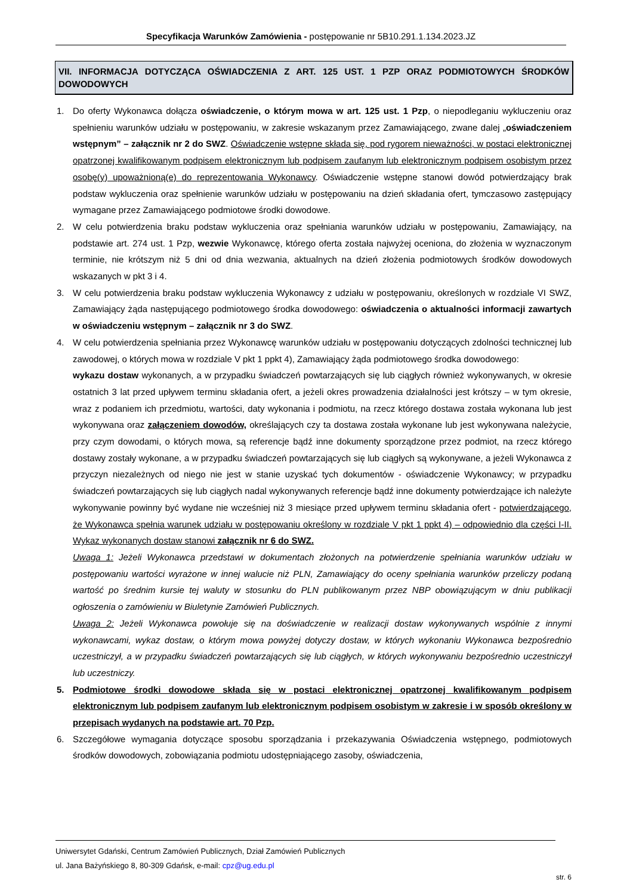Specyfikacja Warunków Zamówienia - postępowanie nr 5B10.291.1.134.2023.JZ
VII. INFORMACJA DOTYCZĄCA OŚWIADCZENIA Z ART. 125 UST. 1 PZP ORAZ PODMIOTOWYCH ŚRODKÓW DOWODOWYCH
1. Do oferty Wykonawca dołącza oświadczenie, o którym mowa w art. 125 ust. 1 Pzp, o niepodleganiu wykluczeniu oraz spełnieniu warunków udziału w postępowaniu, w zakresie wskazanym przez Zamawiającego, zwane dalej „oświadczeniem wstępnym” – załącznik nr 2 do SWZ. Oświadczenie wstępne składa się, pod rygorem nieważności, w postaci elektronicznej opatrzonej kwalifikowanym podpisem elektronicznym lub podpisem zaufanym lub elektronicznym podpisem osobistym przez osobę(y) upoważnioną(e) do reprezentowania Wykonawcy. Oświadczenie wstępne stanowi dowód potwierdzający brak podstaw wykluczenia oraz spełnienie warunków udziału w postępowaniu na dzień składania ofert, tymczasowo zastępujący wymagane przez Zamawiającego podmiotowe środki dowodowe.
2. W celu potwierdzenia braku podstaw wykluczenia oraz spełniania warunków udziału w postępowaniu, Zamawiający, na podstawie art. 274 ust. 1 Pzp, wezwie Wykonawcę, którego oferta została najwyżej oceniona, do złożenia w wyznaczonym terminie, nie krótszym niż 5 dni od dnia wezwania, aktualnych na dzień złożenia podmiotowych środków dowodowych wskazanych w pkt 3 i 4.
3. W celu potwierdzenia braku podstaw wykluczenia Wykonawcy z udziału w postępowaniu, określonych w rozdziale VI SWZ, Zamawiający żąda następującego podmiotowego środka dowodowego: oświadczenia o aktualności informacji zawartych w oświadczeniu wstępnym – załącznik nr 3 do SWZ.
4. W celu potwierdzenia spełniania przez Wykonawcę warunków udziału w postępowaniu dotyczących zdolności technicznej lub zawodowej, o których mowa w rozdziale V pkt 1 ppkt 4), Zamawiający żąda podmiotowego środka dowodowego:
wykazu dostaw wykonanych, a w przypadku świadczeń powtarzających się lub ciągłych również wykonywanych, w okresie ostatnich 3 lat przed upływem terminu składania ofert, a jeżeli okres prowadzenia działalności jest krótszy – w tym okresie, wraz z podaniem ich przedmiotu, wartości, daty wykonania i podmiotu, na rzecz którego dostawa została wykonana lub jest wykonywana oraz załączeniem dowodów, określających czy ta dostawa została wykonane lub jest wykonywana należycie, przy czym dowodami, o których mowa, są referencje bądź inne dokumenty sporządzone przez podmiot, na rzecz którego dostawy zostały wykonane, a w przypadku świadczeń powtarzających się lub ciągłych są wykonywane, a jeżeli Wykonawca z przyczyn niezależnych od niego nie jest w stanie uzyskać tych dokumentów - oświadczenie Wykonawcy; w przypadku świadczeń powtarzających się lub ciągłych nadal wykonywanych referencje bądź inne dokumenty potwierdzające ich należyte wykonywanie powinny być wydane nie wcześniej niż 3 miesiące przed upływem terminu składania ofert - potwierdzającego, że Wykonawca spełnia warunek udziału w postępowaniu określony w rozdziale V pkt 1 ppkt 4) – odpowiednio dla części I-II. Wykaz wykonanych dostaw stanowi załącznik nr 6 do SWZ.
Uwaga 1: Jeżeli Wykonawca przedstawi w dokumentach złożonych na potwierdzenie spełniania warunków udziału w postępowaniu wartości wyrażone w innej walucie niż PLN, Zamawiający do oceny spełniania warunków przeliczy podaną wartość po średnim kursie tej waluty w stosunku do PLN publikowanym przez NBP obowiązującym w dniu publikacji ogłoszenia o zamówieniu w Biuletynie Zamówień Publicznych.
Uwaga 2: Jeżeli Wykonawca powołuje się na doświadczenie w realizacji dostaw wykonywanych wspólnie z innymi wykonawcami, wykaz dostaw, o którym mowa powyżej dotyczy dostaw, w których wykonaniu Wykonawca bezpośrednio uczestniczył, a w przypadku świadczeń powtarzających się lub ciągłych, w których wykonywaniu bezpośrednio uczestniczył lub uczestniczy.
5. Podmiotowe środki dowodowe składa się w postaci elektronicznej opatrzonej kwalifikowanym podpisem elektronicznym lub podpisem zaufanym lub elektronicznym podpisem osobistym w zakresie i w sposób określony w przepisach wydanych na podstawie art. 70 Pzp.
6. Szczegółowe wymagania dotyczące sposobu sporządzania i przekazywania Oświadczenia wstępnego, podmiotowych środków dowodowych, zobowiązania podmiotu udostępniającego zasoby, oświadczenia,
Uniwersytet Gdański, Centrum Zamówień Publicznych, Dział Zamówień Publicznych
ul. Jana Bażyńskiego 8, 80-309 Gdańsk, e-mail: cpz@ug.edu.pl
str. 6